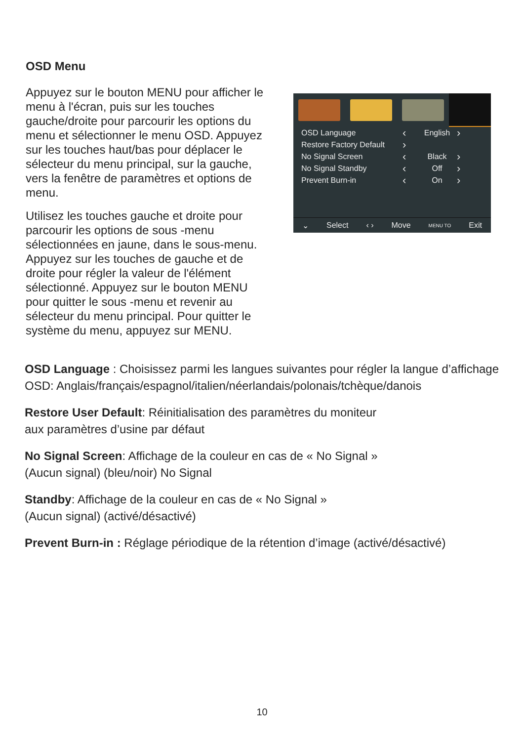OSD Menu
Appuyez sur le bouton MENU pour afficher le menu à l'écran, puis sur les touches gauche/droite pour parcourir les options du menu et sélectionner le menu OSD. Appuyez sur les touches haut/bas pour déplacer le sélecteur du menu principal, sur la gauche, vers la fenêtre de paramètres et options de menu.
Utilisez les touches gauche et droite pour parcourir les options de sous -menu sélectionnées en jaune, dans le sous-menu. Appuyez sur les touches de gauche et de droite pour régler la valeur de l'élément sélectionné. Appuyez sur le bouton MENU pour quitter le sous -menu et revenir au sélecteur du menu principal. Pour quitter le système du menu, appuyez sur MENU.
OSD Language ‹ English ›
Restore Factory Default ›
No Signal Screen ‹ Black ›
No Signal Standby ‹ Off ›
Prevent Burn-in ‹ On ›
⌄ Select ‹ › Move MENU TO Exit
OSD Language : Choisissez parmi les langues suivantes pour régler la langue d’affichage OSD: Anglais/français/espagnol/italien/néerlandais/polonais/tchèque/danois
Restore User Default: Réinitialisation des paramètres du moniteur
aux paramètres d’usine par défaut
No Signal Screen: Affichage de la couleur en cas de « No Signal »
(Aucun signal) (bleu/noir) No Signal
Standby: Affichage de la couleur en cas de « No Signal »
(Aucun signal) (activé/désactivé)
Prevent Burn-in : Réglage périodique de la rétention d’image (activé/désactivé)
10